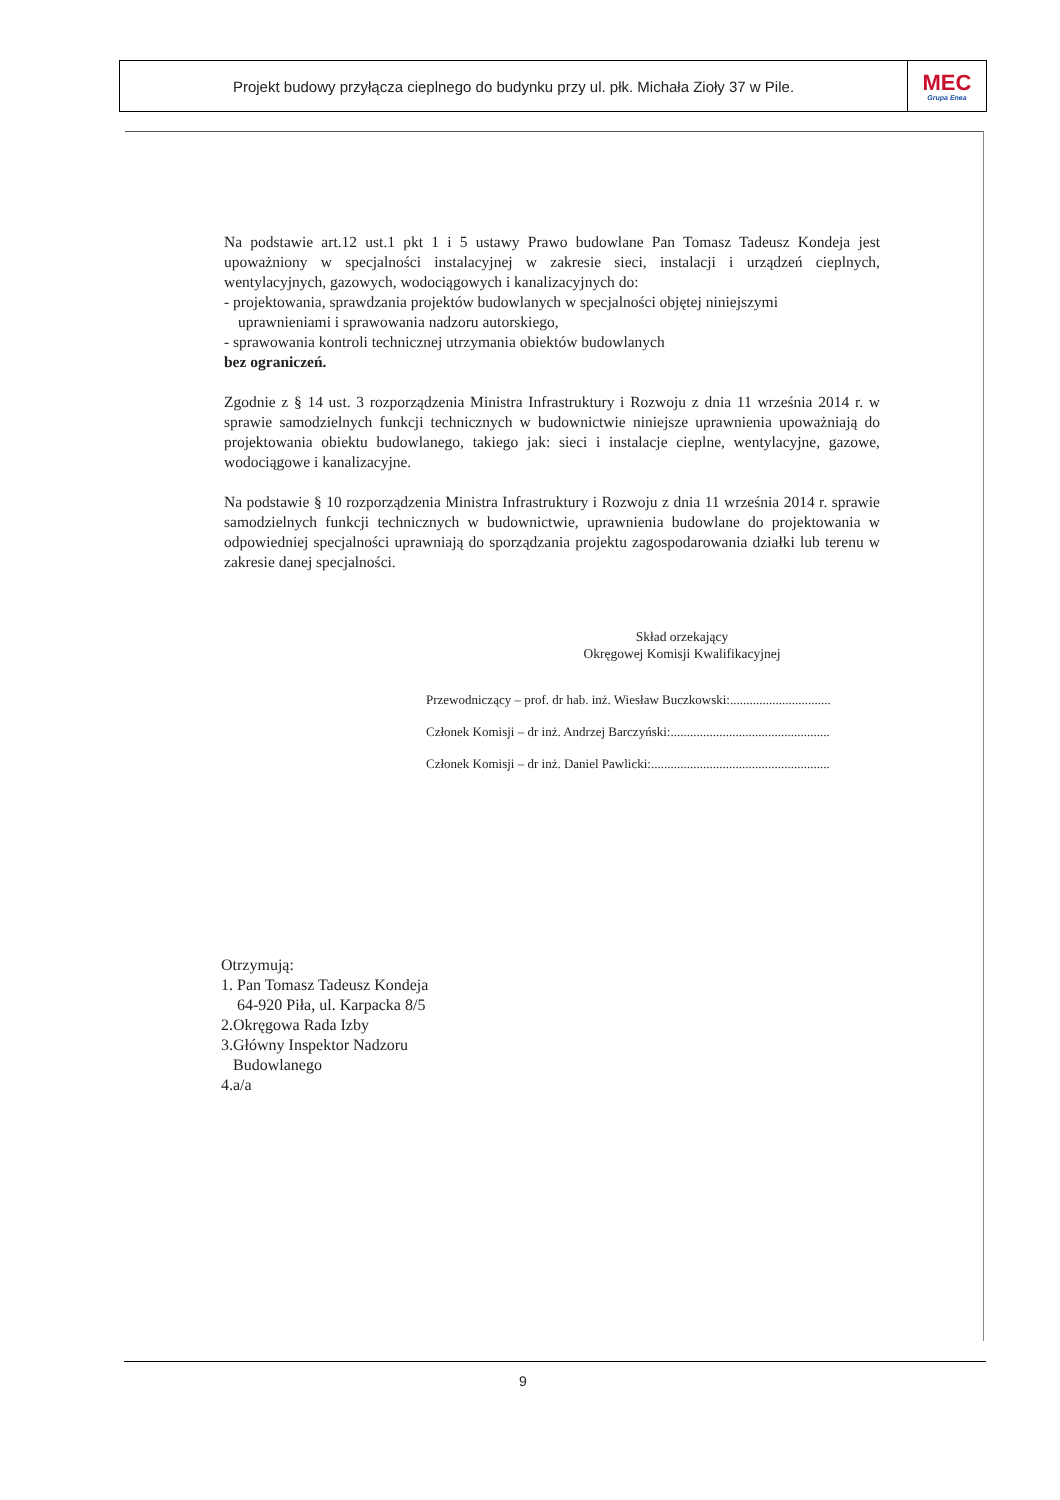Projekt budowy przyłącza cieplnego do budynku przy ul. płk. Michała Zioły 37 w Pile.
MEC
Grupa Enea
Na podstawie art.12 ust.1 pkt 1 i 5 ustawy Prawo budowlane Pan Tomasz Tadeusz Kondeja jest upoważniony w specjalności instalacyjnej w zakresie sieci, instalacji i urządzeń cieplnych, wentylacyjnych, gazowych, wodociągowych i kanalizacyjnych do:
- projektowania, sprawdzania projektów budowlanych w specjalności objętej niniejszymi
uprawnieniami i sprawowania nadzoru autorskiego,
- sprawowania kontroli technicznej utrzymania obiektów budowlanych
bez ograniczeń.
Zgodnie z § 14 ust. 3 rozporządzenia Ministra Infrastruktury i Rozwoju z dnia 11 września 2014 r. w sprawie samodzielnych funkcji technicznych w budownictwie niniejsze uprawnienia upoważniają do projektowania obiektu budowlanego, takiego jak: sieci i instalacje cieplne, wentylacyjne, gazowe, wodociągowe i kanalizacyjne.
Na podstawie § 10 rozporządzenia Ministra Infrastruktury i Rozwoju z dnia 11 września 2014 r. sprawie samodzielnych funkcji technicznych w budownictwie, uprawnienia budowlane do projektowania w odpowiedniej specjalności uprawniają do sporządzania projektu zagospodarowania działki lub terenu w zakresie danej specjalności.
Skład orzekający
Okręgowej Komisji Kwalifikacyjnej
Przewodniczący – prof. dr hab. inż. Wiesław Buczkowski:...............................
Członek Komisji – dr inż. Andrzej Barczyński:.................................................
Członek Komisji – dr inż. Daniel Pawlicki:.......................................................
Otrzymują:
1. Pan Tomasz Tadeusz Kondeja
64-920 Piła, ul. Karpacka 8/5
2.Okręgowa Rada Izby
3.Główny Inspektor Nadzoru
Budowlanego
4.a/a
9